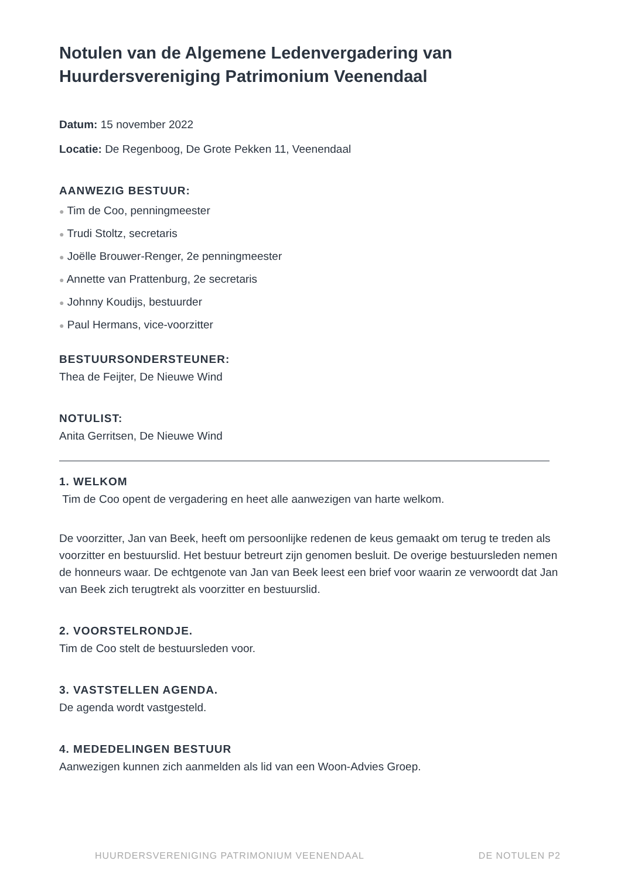Notulen van de Algemene Ledenvergadering van Huurdersvereniging Patrimonium Veenendaal
Datum: 15 november 2022
Locatie: De Regenboog, De Grote Pekken 11, Veenendaal
AANWEZIG BESTUUR:
● Tim de Coo, penningmeester
● Trudi Stoltz, secretaris
● Joëlle Brouwer-Renger, 2e penningmeester
● Annette van Prattenburg, 2e secretaris
● Johnny Koudijs, bestuurder
● Paul Hermans, vice-voorzitter
BESTUURSONDERSTEUNER:
Thea de Feijter, De Nieuwe Wind
NOTULIST:
Anita Gerritsen, De Nieuwe Wind
1. WELKOM
Tim de Coo opent de vergadering en heet alle aanwezigen van harte welkom.
De voorzitter, Jan van Beek, heeft om persoonlijke redenen de keus gemaakt om terug te treden als voorzitter en bestuurslid. Het bestuur betreurt zijn genomen besluit. De overige bestuursleden nemen de honneurs waar. De echtgenote van Jan van Beek leest een brief voor waarin ze verwoordt dat Jan van Beek zich terugtrekt als voorzitter en bestuurslid.
2. VOORSTELRONDJE.
Tim de Coo stelt de bestuursleden voor.
3. VASTSTELLEN AGENDA.
De agenda wordt vastgesteld.
4. MEDEDELINGEN BESTUUR
Aanwezigen kunnen zich aanmelden als lid van een Woon-Advies Groep.
HUURDERSVERENIGING PATRIMONIUM VEENENDAAL DE NOTULEN P2